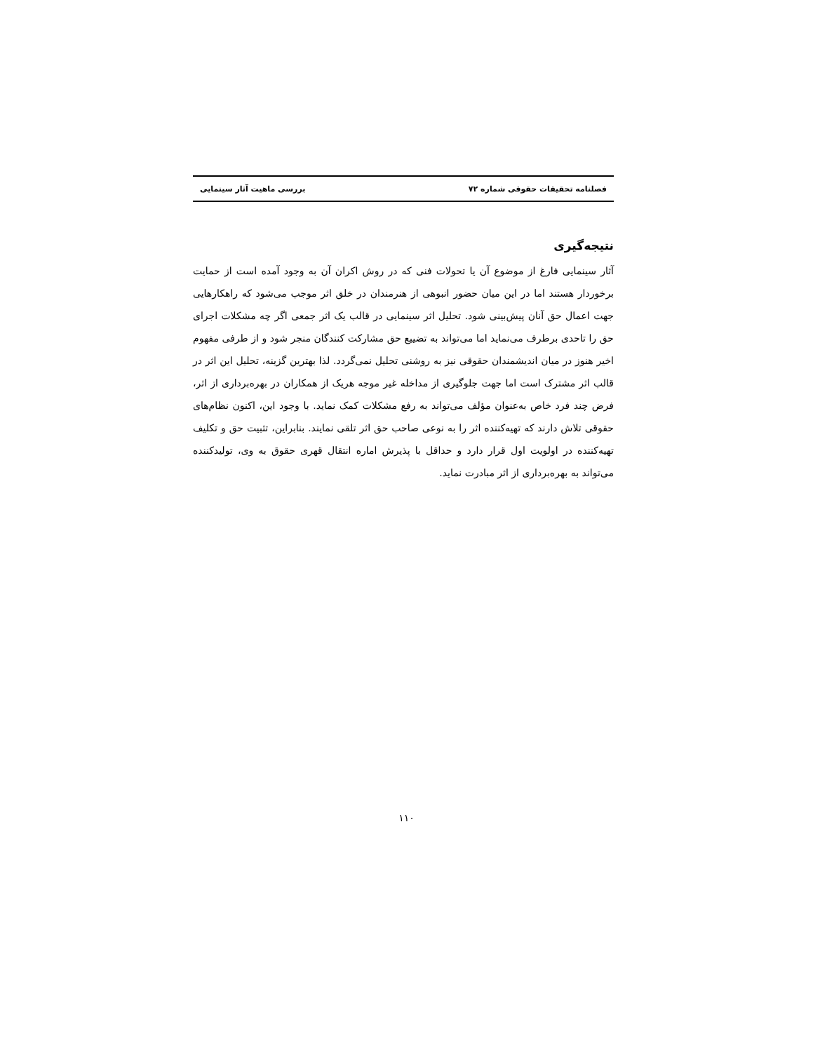فصلنامه تحقیقات حقوقی شماره ۷۲ بررسی ماهیت آثار سینمایی
نتیجه‌گیری
آثار سینمایی فارغ از موضوع آن یا تحولات فنی که در روش اکران آن به وجود آمده است از حمایت برخوردار هستند اما در این میان حضور انبوهی از هنرمندان در خلق اثر موجب می‌شود که راهکارهایی جهت اعمال حق آنان پیش‌بینی شود. تحلیل اثر سینمایی در قالب یک اثر جمعی اگر چه مشکلات اجرای حق را تاحدی برطرف می‌نماید اما می‌تواند به تضییع حق مشارکت کنندگان منجر شود و از طرفی مفهوم اخیر هنوز در میان اندیشمندان حقوقی نیز به روشنی تحلیل نمی‌گردد. لذا بهترین گزینه، تحلیل این اثر در قالب اثر مشترک است اما جهت جلوگیری از مداخله غیر موجه هریک از همکاران در بهره‌برداری از اثر، فرض چند فرد خاص به‌عنوان مؤلف می‌تواند به رفع مشکلات کمک نماید. با وجود این، اکنون نظام‌های حقوقی تلاش دارند که تهیه‌کننده اثر را به نوعی صاحب حق اثر تلقی نمایند. بنابراین، تثبیت حق و تکلیف تهیه‌کننده در اولویت اول قرار دارد و حداقل با پذیرش اماره انتقال قهری حقوق به وی، تولیدکننده می‌تواند به بهره‌برداری از اثر مبادرت نماید.
۱۱۰